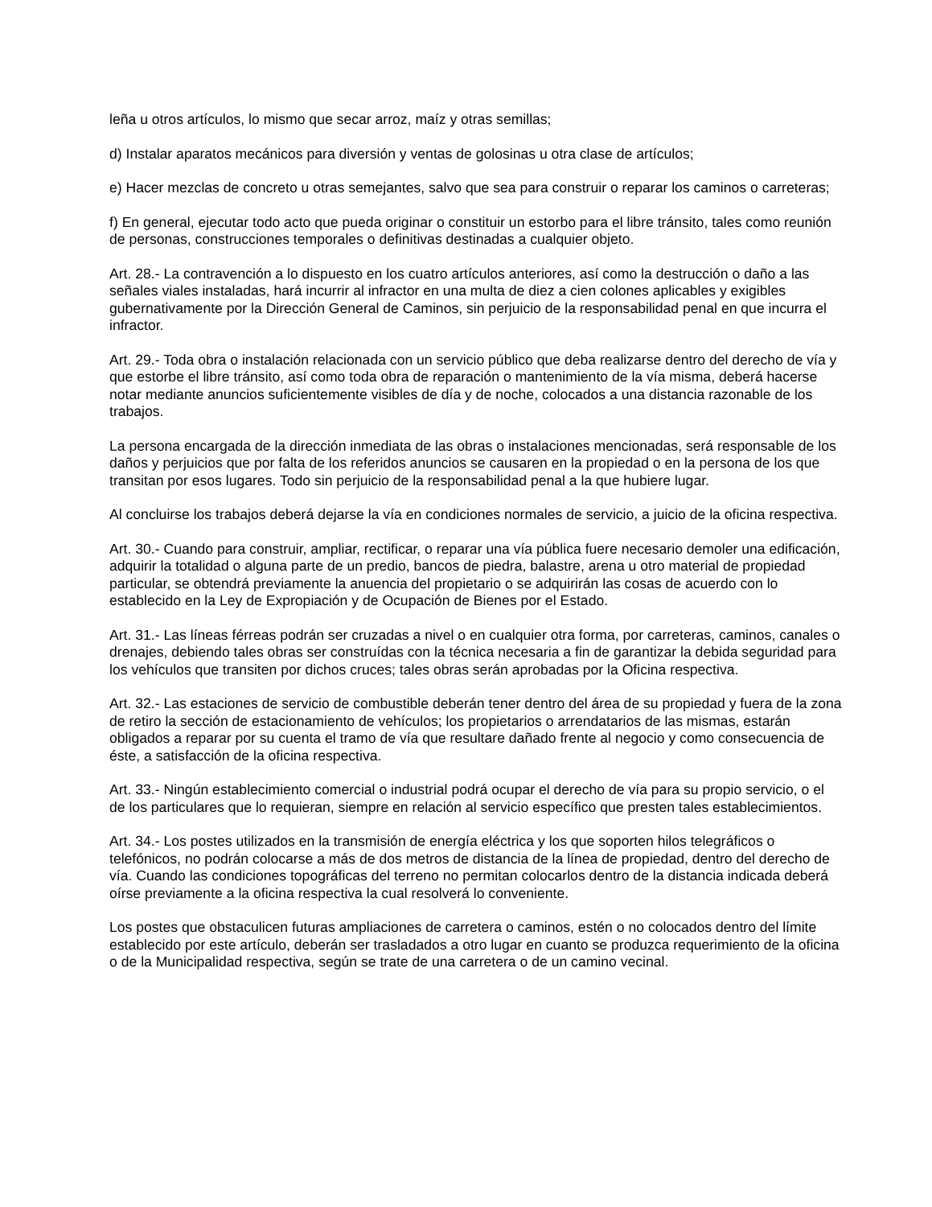leña u otros artículos, lo mismo que secar arroz, maíz y otras semillas;
d) Instalar aparatos mecánicos para diversión y ventas de golosinas u otra clase de artículos;
e) Hacer mezclas de concreto u otras semejantes, salvo que sea para construir o reparar los caminos o carreteras;
f) En general, ejecutar todo acto que pueda originar o constituir un estorbo para el libre tránsito, tales como reunión de personas, construcciones temporales o definitivas destinadas a cualquier objeto.
Art. 28.- La contravención a lo dispuesto en los cuatro artículos anteriores, así como la destrucción o daño a las señales viales instaladas, hará incurrir al infractor en una multa de diez a cien colones aplicables y exigibles gubernativamente por la Dirección General de Caminos, sin perjuicio de la responsabilidad penal en que incurra el infractor.
Art. 29.- Toda obra o instalación relacionada con un servicio público que deba realizarse dentro del derecho de vía y que estorbe el libre tránsito, así como toda obra de reparación o mantenimiento de la vía misma, deberá hacerse notar mediante anuncios suficientemente visibles de día y de noche, colocados a una distancia razonable de los trabajos.
La persona encargada de la dirección inmediata de las obras o instalaciones mencionadas, será responsable de los daños y perjuicios que por falta de los referidos anuncios se causaren en la propiedad o en la persona de los que transitan por esos lugares. Todo sin perjuicio de la responsabilidad penal a la que hubiere lugar.
Al concluirse los trabajos deberá dejarse la vía en condiciones normales de servicio, a juicio de la oficina respectiva.
Art. 30.- Cuando para construir, ampliar, rectificar, o reparar una vía pública fuere necesario demoler una edificación, adquirir la totalidad o alguna parte de un predio, bancos de piedra, balastre, arena u otro material de propiedad particular, se obtendrá previamente la anuencia del propietario o se adquirirán las cosas de acuerdo con lo establecido en la Ley de Expropiación y de Ocupación de Bienes por el Estado.
Art. 31.- Las líneas férreas podrán ser cruzadas a nivel o en cualquier otra forma, por carreteras, caminos, canales o drenajes, debiendo tales obras ser construídas con la técnica necesaria a fin de garantizar la debida seguridad para los vehículos que transiten por dichos cruces; tales obras serán aprobadas por la Oficina respectiva.
Art. 32.- Las estaciones de servicio de combustible deberán tener dentro del área de su propiedad y fuera de la zona de retiro la sección de estacionamiento de vehículos; los propietarios o arrendatarios de las mismas, estarán obligados a reparar por su cuenta el tramo de vía que resultare dañado frente al negocio y como consecuencia de éste, a satisfacción de la oficina respectiva.
Art. 33.- Ningún establecimiento comercial o industrial podrá ocupar el derecho de vía para su propio servicio, o el de los particulares que lo requieran, siempre en relación al servicio específico que presten tales establecimientos.
Art. 34.- Los postes utilizados en la transmisión de energía eléctrica y los que soporten hilos telegráficos o telefónicos, no podrán colocarse a más de dos metros de distancia de la línea de propiedad, dentro del derecho de vía. Cuando las condiciones topográficas del terreno no permitan colocarlos dentro de la distancia indicada deberá oírse previamente a la oficina respectiva la cual resolverá lo conveniente.
Los postes que obstaculicen futuras ampliaciones de carretera o caminos, estén o no colocados dentro del límite establecido por este artículo, deberán ser trasladados a otro lugar en cuanto se produzca requerimiento de la oficina o de la Municipalidad respectiva, según se trate de una carretera o de un camino vecinal.